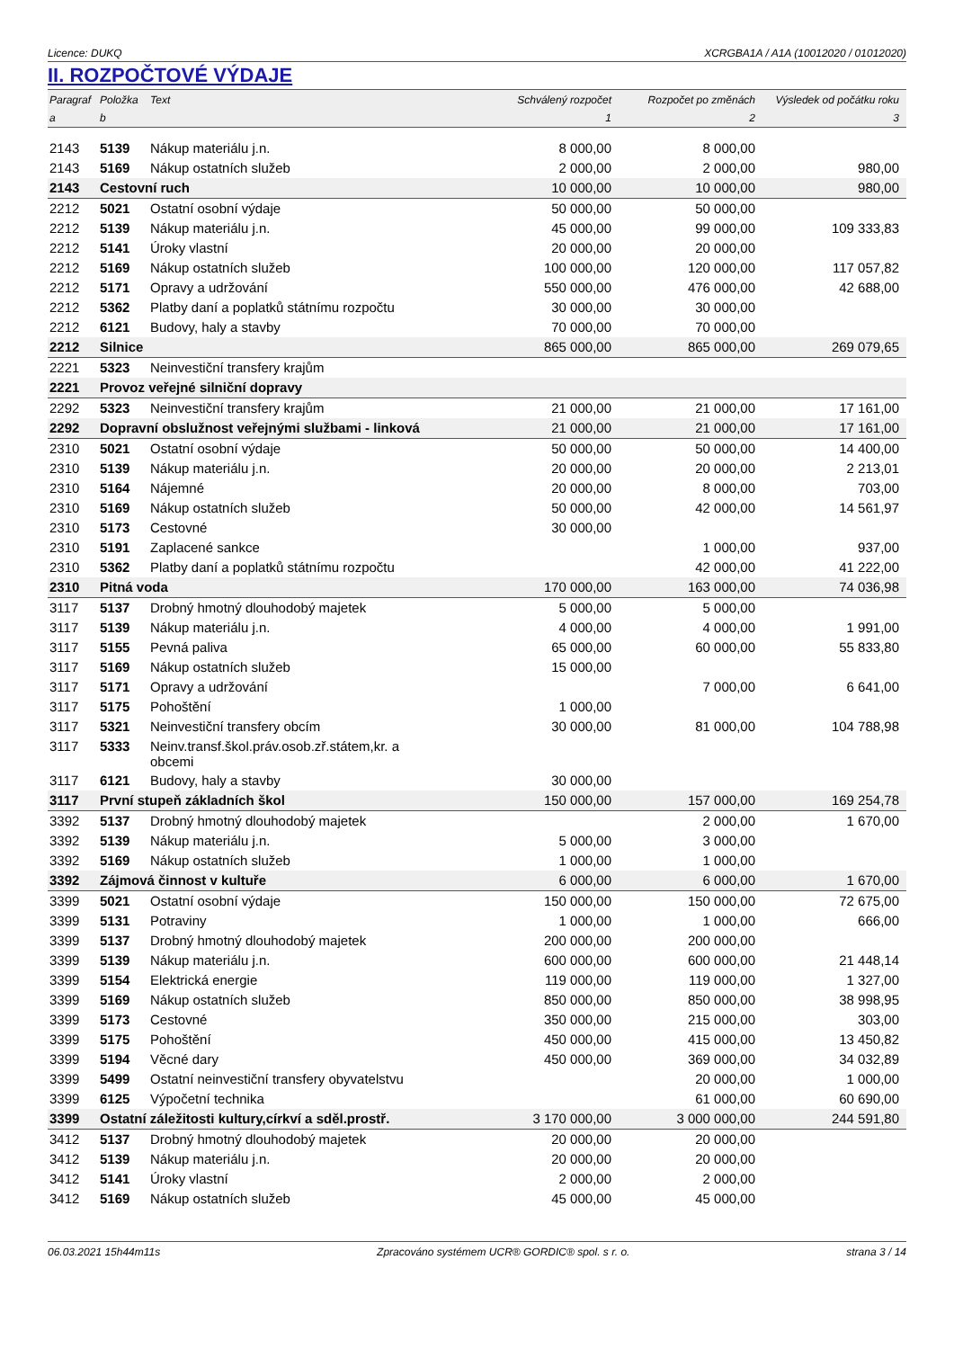Licence: DUKQ XCRGBA1A / A1A (10012020 / 01012020)
II. ROZPOČTOVÉ VÝDAJE
| Paragraf | Položka | Text | Schválený rozpočet | Rozpočet po změnách | Výsledek od počátku roku |
| --- | --- | --- | --- | --- | --- |
| a | b | | 1 | 2 | 3 |
| 2143 | 5139 | Nákup materiálu j.n. | 8 000,00 | 8 000,00 | |
| 2143 | 5169 | Nákup ostatních služeb | 2 000,00 | 2 000,00 | 980,00 |
| 2143 | Cestovní ruch | | 10 000,00 | 10 000,00 | 980,00 |
| 2212 | 5021 | Ostatní osobní výdaje | 50 000,00 | 50 000,00 | |
| 2212 | 5139 | Nákup materiálu j.n. | 45 000,00 | 99 000,00 | 109 333,83 |
| 2212 | 5141 | Úroky vlastní | 20 000,00 | 20 000,00 | |
| 2212 | 5169 | Nákup ostatních služeb | 100 000,00 | 120 000,00 | 117 057,82 |
| 2212 | 5171 | Opravy a udržování | 550 000,00 | 476 000,00 | 42 688,00 |
| 2212 | 5362 | Platby daní a poplatků státnímu rozpočtu | 30 000,00 | 30 000,00 | |
| 2212 | 6121 | Budovy, haly a stavby | 70 000,00 | 70 000,00 | |
| 2212 | Silnice | | 865 000,00 | 865 000,00 | 269 079,65 |
| 2221 | 5323 | Neinvestiční transfery krajům | | | |
| 2221 | Provoz veřejné silniční dopravy | | | | |
| 2292 | 5323 | Neinvestiční transfery krajům | 21 000,00 | 21 000,00 | 17 161,00 |
| 2292 | Dopravní obslužnost veřejnými službami - linková | | 21 000,00 | 21 000,00 | 17 161,00 |
| 2310 | 5021 | Ostatní osobní výdaje | 50 000,00 | 50 000,00 | 14 400,00 |
| 2310 | 5139 | Nákup materiálu j.n. | 20 000,00 | 20 000,00 | 2 213,01 |
| 2310 | 5164 | Nájemné | 20 000,00 | 8 000,00 | 703,00 |
| 2310 | 5169 | Nákup ostatních služeb | 50 000,00 | 42 000,00 | 14 561,97 |
| 2310 | 5173 | Cestovné | 30 000,00 | | |
| 2310 | 5191 | Zaplacené sankce | | 1 000,00 | 937,00 |
| 2310 | 5362 | Platby daní a poplatků státnímu rozpočtu | | 42 000,00 | 41 222,00 |
| 2310 | Pitná voda | | 170 000,00 | 163 000,00 | 74 036,98 |
| 3117 | 5137 | Drobný hmotný dlouhodobý majetek | 5 000,00 | 5 000,00 | |
| 3117 | 5139 | Nákup materiálu j.n. | 4 000,00 | 4 000,00 | 1 991,00 |
| 3117 | 5155 | Pevná paliva | 65 000,00 | 60 000,00 | 55 833,80 |
| 3117 | 5169 | Nákup ostatních služeb | 15 000,00 | | |
| 3117 | 5171 | Opravy a udržování | | 7 000,00 | 6 641,00 |
| 3117 | 5175 | Pohoštění | 1 000,00 | | |
| 3117 | 5321 | Neinvestiční transfery obcím | 30 000,00 | 81 000,00 | 104 788,98 |
| 3117 | 5333 | Neinv.transf.škol.práv.osob.zř.státem,kr. a obcemi | | | |
| 3117 | 6121 | Budovy, haly a stavby | 30 000,00 | | |
| 3117 | První stupeň základních škol | | 150 000,00 | 157 000,00 | 169 254,78 |
| 3392 | 5137 | Drobný hmotný dlouhodobý majetek | | 2 000,00 | 1 670,00 |
| 3392 | 5139 | Nákup materiálu j.n. | 5 000,00 | 3 000,00 | |
| 3392 | 5169 | Nákup ostatních služeb | 1 000,00 | 1 000,00 | |
| 3392 | Zájmová činnost v kultuře | | 6 000,00 | 6 000,00 | 1 670,00 |
| 3399 | 5021 | Ostatní osobní výdaje | 150 000,00 | 150 000,00 | 72 675,00 |
| 3399 | 5131 | Potraviny | 1 000,00 | 1 000,00 | 666,00 |
| 3399 | 5137 | Drobný hmotný dlouhodobý majetek | 200 000,00 | 200 000,00 | |
| 3399 | 5139 | Nákup materiálu j.n. | 600 000,00 | 600 000,00 | 21 448,14 |
| 3399 | 5154 | Elektrická energie | 119 000,00 | 119 000,00 | 1 327,00 |
| 3399 | 5169 | Nákup ostatních služeb | 850 000,00 | 850 000,00 | 38 998,95 |
| 3399 | 5173 | Cestovné | 350 000,00 | 215 000,00 | 303,00 |
| 3399 | 5175 | Pohoštění | 450 000,00 | 415 000,00 | 13 450,82 |
| 3399 | 5194 | Věcné dary | 450 000,00 | 369 000,00 | 34 032,89 |
| 3399 | 5499 | Ostatní neinvestiční transfery obyvatelstvu | | 20 000,00 | 1 000,00 |
| 3399 | 6125 | Výpočetní technika | | 61 000,00 | 60 690,00 |
| 3399 | Ostatní záležitosti kultury,církví a sděl.prostř. | | 3 170 000,00 | 3 000 000,00 | 244 591,80 |
| 3412 | 5137 | Drobný hmotný dlouhodobý majetek | 20 000,00 | 20 000,00 | |
| 3412 | 5139 | Nákup materiálu j.n. | 20 000,00 | 20 000,00 | |
| 3412 | 5141 | Úroky vlastní | 2 000,00 | 2 000,00 | |
| 3412 | 5169 | Nákup ostatních služeb | 45 000,00 | 45 000,00 | |
06.03.2021 15h44m11s Zpracováno systémem UCR® GORDIC® spol. s r. o. strana 3 / 14